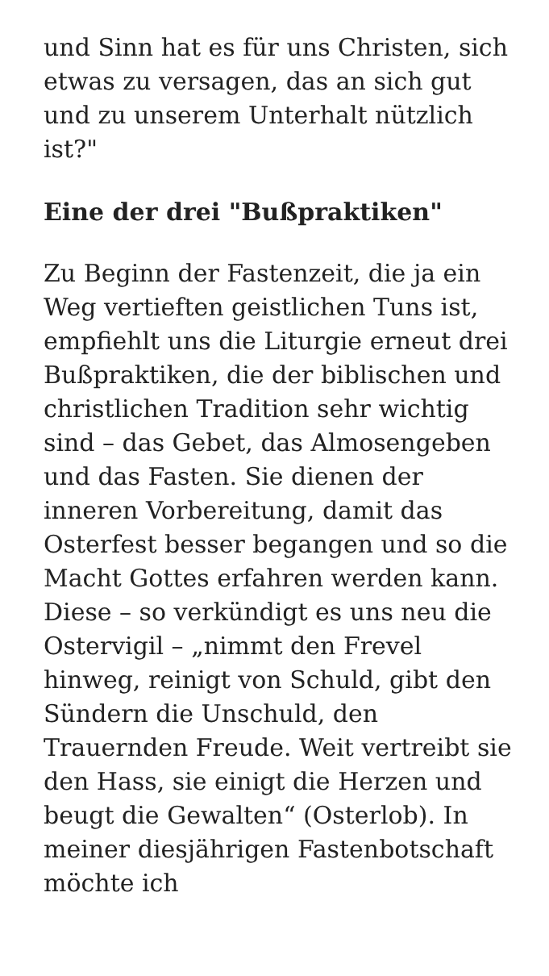und Sinn hat es für uns Christen, sich etwas zu versagen, das an sich gut und zu unserem Unterhalt nützlich ist?"
Eine der drei "Bußpraktiken"
Zu Beginn der Fastenzeit, die ja ein Weg vertieften geistlichen Tuns ist, empfiehlt uns die Liturgie erneut drei Bußpraktiken, die der biblischen und christlichen Tradition sehr wichtig sind – das Gebet, das Almosengeben und das Fasten. Sie dienen der inneren Vorbereitung, damit das Osterfest besser begangen und so die Macht Gottes erfahren werden kann. Diese – so verkündigt es uns neu die Ostervigil – „nimmt den Frevel hinweg, reinigt von Schuld, gibt den Sündern die Unschuld, den Trauernden Freude. Weit vertreibt sie den Hass, sie einigt die Herzen und beugt die Gewalten“ (Osterlob). In meiner diesjährigen Fastenbotschaft möchte ich